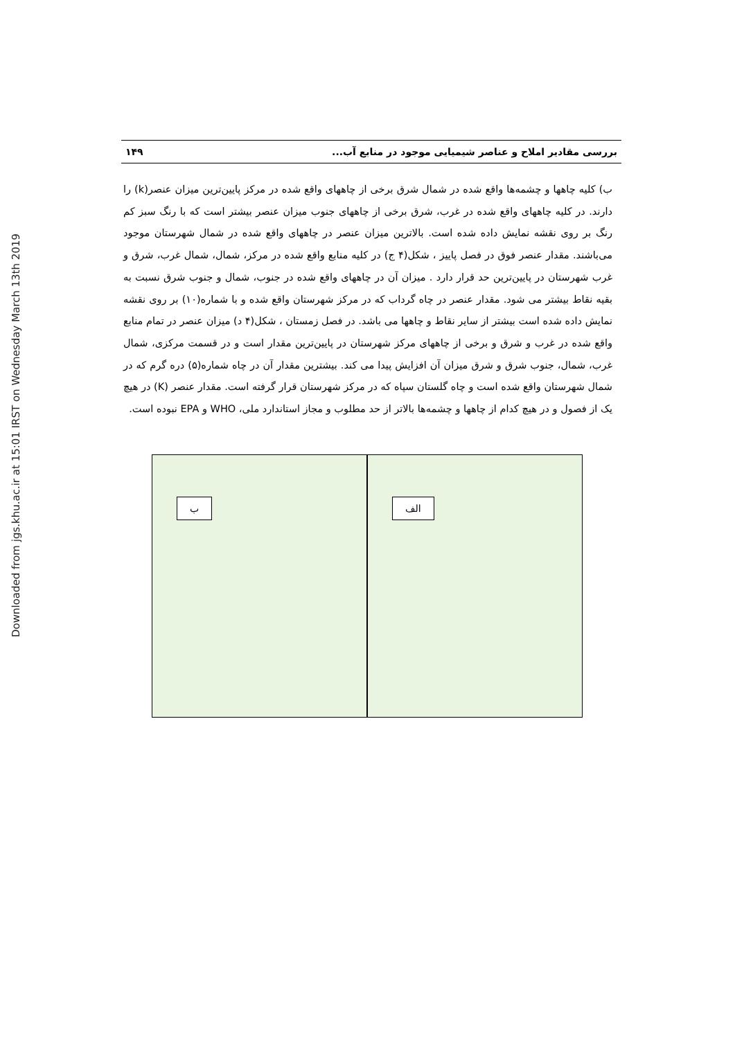Downloaded from jgs.khu.ac.ir at 15:01 IRST on Wednesday March 13th 2019
بررسی مقادیر املاح و عناصر شیمیایی موجود در منابع آب... ۱۴۹
ب) کلیه چاهها و چشمه‌ها واقع شده در شمال شرق برخی از چاههای واقع شده در مرکز پایین‌ترین میزان عنصر(k) را دارند. در کلیه چاههای واقع شده در غرب، شرق برخی از چاههای جنوب میزان عنصر بیشتر است که با رنگ سبز کم رنگ بر روی نقشه نمایش داده شده است. بالاترین میزان عنصر در چاههای واقع شده در شمال شهرستان موجود می‌باشند. مقدار عنصر فوق در فصل پاییز ، شکل(۴ ج) در کلیه منابع واقع شده در مرکز، شمال، شمال غرب، شرق و غرب شهرستان در پایین‌ترین حد قرار دارد . میزان آن در چاههای واقع شده در جنوب، شمال و جنوب شرق نسبت به بقیه نقاط بیشتر می شود. مقدار عنصر در چاه گرداب که در مرکز شهرستان واقع شده و با شماره(۱۰) بر روی نقشه نمایش داده شده است بیشتر از سایر نقاط و چاهها می باشد. در فصل زمستان ، شکل(۴ د) میزان عنصر در تمام منابع واقع شده در غرب و شرق و برخی از چاههای مرکز شهرستان در پایین‌ترین مقدار است و در قسمت مرکزی، شمال غرب، شمال، جنوب شرق و شرق میزان آن افزایش پیدا می کند. بیشترین مقدار آن در چاه شماره(۵) دره گرم که در شمال شهرستان واقع شده است و چاه گلستان سپاه که در مرکز شهرستان قرار گرفته است. مقدار عنصر (K) در هیچ یک از فصول و در هیچ کدام از چاهها و چشمه‌ها بالاتر از حد مطلوب و مجاز استاندارد ملی، WHO و EPA نبوده است.
الف
ب